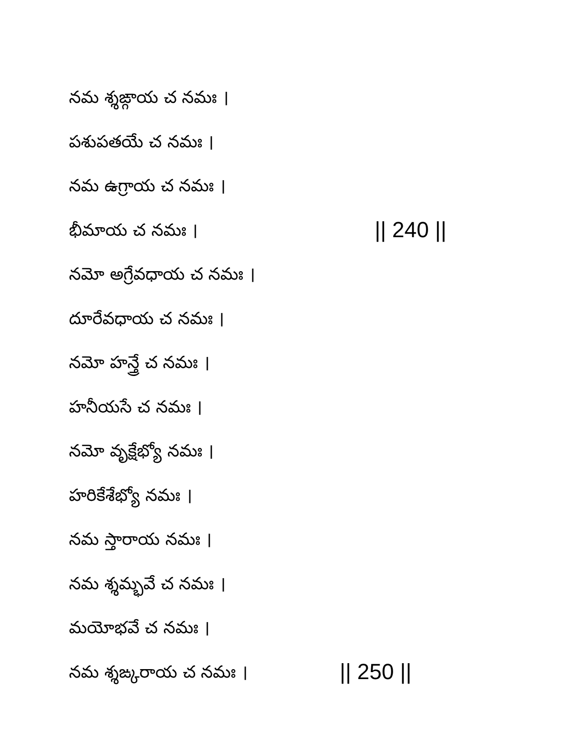నమ శ్శఙ్గాయ చ నమః ।
పశుపతయే చ నమః ।
నమ ఉగ్రాయ చ నమః ।
భీమాయ చ నమః । || 240 ||
నమో అగ్రేవధాయ చ నమః ।
దూరేవధాయ చ నమః ।
నమో హన్త్రే చ నమః ।
హనీయసే చ నమః ।
నమో వృక్షేభ్యో నమః ।
హరికేశేభ్యో నమః ।
నమ స్తారాయ నమః ।
నమ శ్శమ్భవే చ నమః ।
మయోభవే చ నమః ।
నమ శ్శఙ్కరాయ చ నమః । || 250 ||